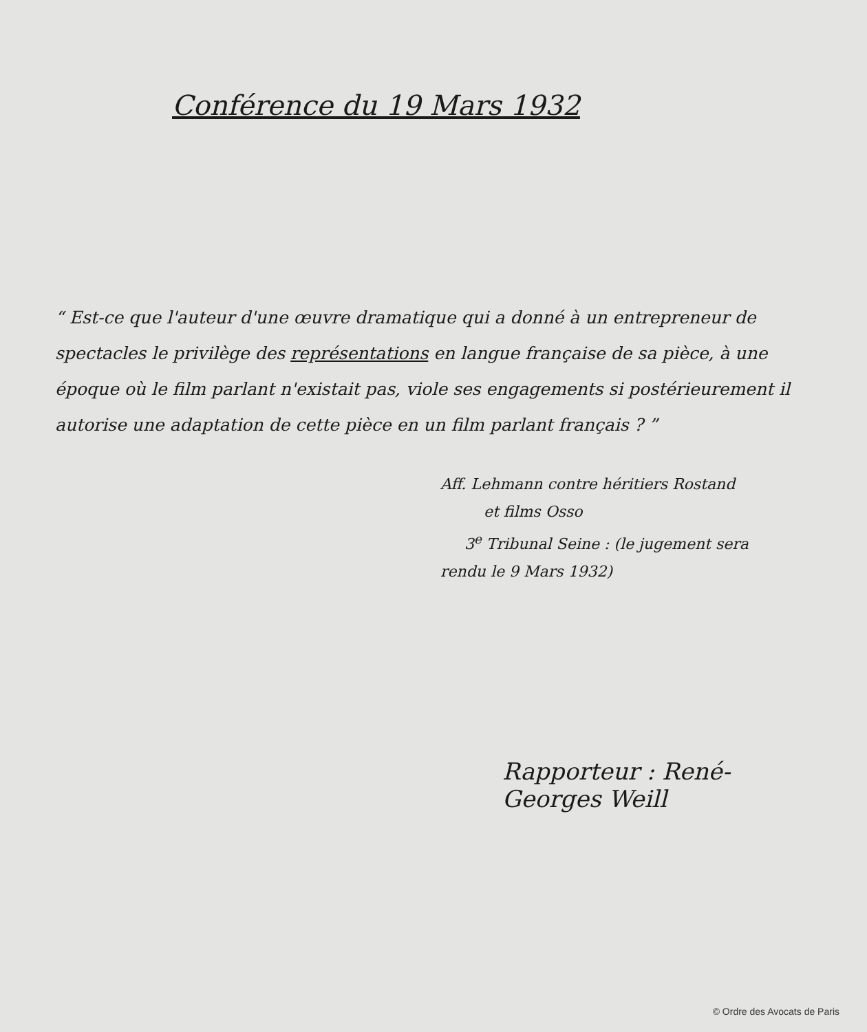Conférence du 19 Mars 1932
“ Est-ce que l'auteur d'une œuvre dramatique qui a donné à un entrepreneur de spectacles le privilège des représentations en langue française de sa pièce, à une époque où le film parlant n'existait pas, viole ses engagements si postérieurement il autorise une adaptation de cette pièce en un film parlant français ? ”
Aff. Lehmann contre héritiers Rostand
et films Osso
3<sup>e</sup> Tribunal Seine : (le jugement sera
rendu le 9 Mars 1932)
Rapporteur : René-Georges Weill
© Ordre des Avocats de Paris